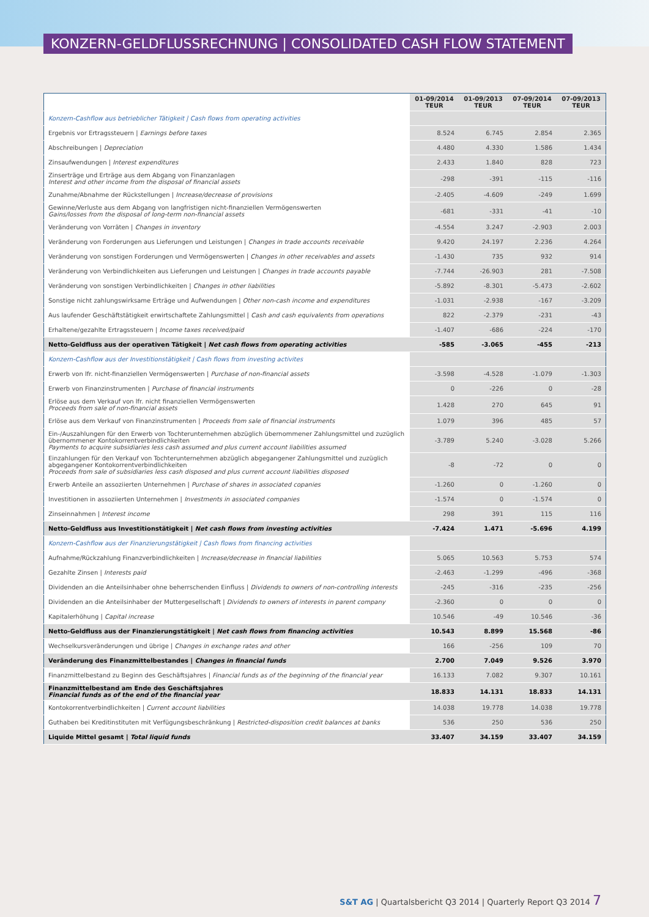KONZERN-GELDFLUSSRECHNUNG | CONSOLIDATED CASH FLOW STATEMENT
| | 01-09/2014 TEUR | 01-09/2013 TEUR | 07-09/2014 TEUR | 07-09/2013 TEUR |
| --- | --- | --- | --- | --- |
| Konzern-Cashflow aus betrieblicher Tätigkeit / Cash flows from operating activities | | | | |
| Ergebnis vor Ertragssteuern / Earnings before taxes | 8.524 | 6.745 | 2.854 | 2.365 |
| Abschreibungen / Depreciation | 4.480 | 4.330 | 1.586 | 1.434 |
| Zinsaufwendungen / Interest expenditures | 2.433 | 1.840 | 828 | 723 |
| Zinserträge und Erträge aus dem Abgang von Finanzanlagen Interest and other income from the disposal of financial assets | -298 | -391 | -115 | -116 |
| Zunahme/Abnahme der Rückstellungen / Increase/decrease of provisions | -2.405 | -4.609 | -249 | 1.699 |
| Gewinne/Verluste aus dem Abgang von langfristigen nicht-finanziellen Vermögenswerten Gains/losses from the disposal of long-term non-financial assets | -681 | -331 | -41 | -10 |
| Veränderung von Vorräten / Changes in inventory | -4.554 | 3.247 | -2.903 | 2.003 |
| Veränderung von Forderungen aus Lieferungen und Leistungen / Changes in trade accounts receivable | 9.420 | 24.197 | 2.236 | 4.264 |
| Veränderung von sonstigen Forderungen und Vermögenswerten / Changes in other receivables and assets | -1.430 | 735 | 932 | 914 |
| Veränderung von Verbindlichkeiten aus Lieferungen und Leistungen / Changes in trade accounts payable | -7.744 | -26.903 | 281 | -7.508 |
| Veränderung von sonstigen Verbindlichkeiten / Changes in other liabilities | -5.892 | -8.301 | -5.473 | -2.602 |
| Sonstige nicht zahlungswirksame Erträge und Aufwendungen / Other non-cash income and expenditures | -1.031 | -2.938 | -167 | -3.209 |
| Aus laufender Geschäftstätigkeit erwirtschaftete Zahlungsmittel / Cash and cash equivalents from operations | 822 | -2.379 | -231 | -43 |
| Erhaltene/gezahlte Ertragssteuern / Income taxes received/paid | -1.407 | -686 | -224 | -170 |
| Netto-Geldfluss aus der operativen Tätigkeit / Net cash flows from operating activities | -585 | -3.065 | -455 | -213 |
| Konzern-Cashflow aus der Investitionstätigkeit / Cash flows from investing activites | | | | |
| Erwerb von lfr. nicht-finanziellen Vermögenswerten / Purchase of non-financial assets | -3.598 | -4.528 | -1.079 | -1.303 |
| Erwerb von Finanzinstrumenten / Purchase of financial instruments | 0 | -226 | 0 | -28 |
| Erlöse aus dem Verkauf von lfr. nicht finanziellen Vermögenswerten Proceeds from sale of non-financial assets | 1.428 | 270 | 645 | 91 |
| Erlöse aus dem Verkauf von Finanzinstrumenten / Proceeds from sale of financial instruments | 1.079 | 396 | 485 | 57 |
| Ein-/Auszahlungen für den Erwerb von Tochterunternehmen abzüglich übernommener Zahlungsmittel und zuzüglich übernommener Kontokorrentverbindlichkeiten Payments to acquire subsidiaries less cash assumed and plus current account liabilities assumed | -3.789 | 5.240 | -3.028 | 5.266 |
| Einzahlungen für den Verkauf von Tochterunternehmen abzüglich abgegangener Zahlungsmittel und zuzüglich abgegangener Kontokorrentverbindlichkeiten Proceeds from sale of subsidiaries less cash disposed and plus current account liabilities disposed | -8 | -72 | 0 | 0 |
| Erwerb Anteile an assoziierten Unternehmen / Purchase of shares in associated copanies | -1.260 | 0 | -1.260 | 0 |
| Investitionen in assoziierten Unternehmen / Investments in associated companies | -1.574 | 0 | -1.574 | 0 |
| Zinseinnahmen / Interest income | 298 | 391 | 115 | 116 |
| Netto-Geldfluss aus Investitionstätigkeit / Net cash flows from investing activities | -7.424 | 1.471 | -5.696 | 4.199 |
| Konzern-Cashflow aus der Finanzierungstätigkeit / Cash flows from financing activities | | | | |
| Aufnahme/Rückzahlung Finanzverbindlichkeiten / Increase/decrease in financial liabilities | 5.065 | 10.563 | 5.753 | 574 |
| Gezahlte Zinsen / Interests paid | -2.463 | -1.299 | -496 | -368 |
| Dividenden an die Anteilsinhaber ohne beherrschenden Einfluss / Dividends to owners of non-controlling interests | -245 | -316 | -235 | -256 |
| Dividenden an die Anteilsinhaber der Muttergesellschaft / Dividends to owners of interests in parent company | -2.360 | 0 | 0 | 0 |
| Kapitalerhöhung / Capital increase | 10.546 | -49 | 10.546 | -36 |
| Netto-Geldfluss aus der Finanzierungstätigkeit / Net cash flows from financing activities | 10.543 | 8.899 | 15.568 | -86 |
| Wechselkursveränderungen und übrige / Changes in exchange rates and other | 166 | -256 | 109 | 70 |
| Veränderung des Finanzmittelbestandes / Changes in financial funds | 2.700 | 7.049 | 9.526 | 3.970 |
| Finanzmittelbestand zu Beginn des Geschäftsjahres / Financial funds as of the beginning of the financial year | 16.133 | 7.082 | 9.307 | 10.161 |
| Finanzmittelbestand am Ende des Geschäftsjahres Financial funds as of the end of the financial year | 18.833 | 14.131 | 18.833 | 14.131 |
| Kontokorrentverbindlichkeiten / Current account liabilities | 14.038 | 19.778 | 14.038 | 19.778 |
| Guthaben bei Kreditinstituten mit Verfügungsbeschränkung / Restricted-disposition credit balances at banks | 536 | 250 | 536 | 250 |
| Liquide Mittel gesamt / Total liquid funds | 33.407 | 34.159 | 33.407 | 34.159 |
S&T AG | Quartalsbericht Q3 2014 | Quarterly Report Q3 2014 7